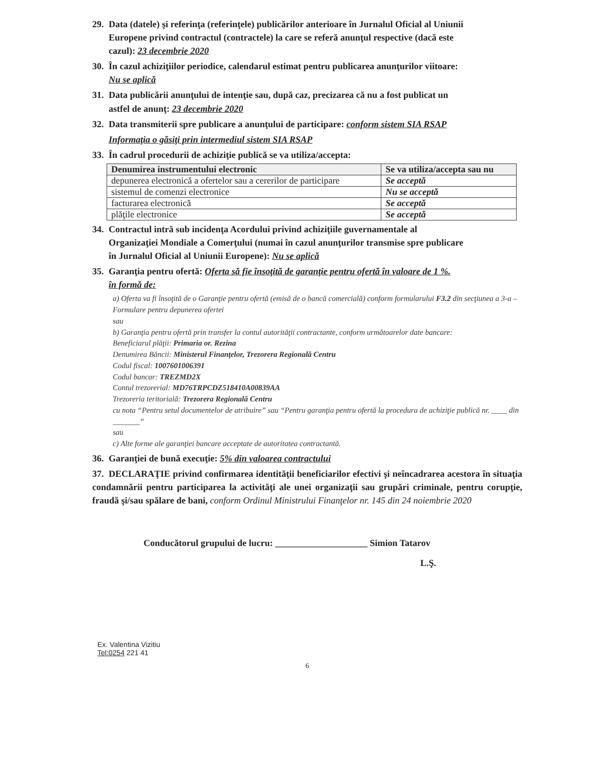29. Data (datele) şi referinţa (referinţele) publicărilor anterioare în Jurnalul Oficial al Uniunii
Europene privind contractul (contractele) la care se referă anunţul respective (dacă este
cazul): 23 decembrie 2020
30. În cazul achiziţiilor periodice, calendarul estimat pentru publicarea anunţurilor viitoare:
Nu se aplică
31. Data publicării anunţului de intenţie sau, după caz, precizarea că nu a fost publicat un
astfel de anunţ: 23 decembrie 2020
32. Data transmiterii spre publicare a anunţului de participare: conform sistem SIA RSAP
Informaţia o găsiţi prin intermediul sistem SIA RSAP
33. În cadrul procedurii de achiziţie publică se va utiliza/accepta:
| Denumirea instrumentului electronic | Se va utiliza/accepta sau nu |
| --- | --- |
| depunerea electronică a ofertelor sau a cererilor de participare | Se acceptă |
| sistemul de comenzi electronice | Nu se acceptă |
| facturarea electronică | Se acceptă |
| plăţile electronice | Se acceptă |
34. Contractul intră sub incidenţa Acordului privind achiziţiile guvernamentale al
Organizaţiei Mondiale a Comerţului (numai în cazul anunţurilor transmise spre publicare
în Jurnalul Oficial al Uniunii Europene): Nu se aplică
35. Garanţia pentru ofertă: Oferta să fie însoţită de garanţie pentru ofertă în valoare de 1 %.
în formă de:
a) Oferta va fi însoţită de o Garanţie pentru ofertă (emisă de o bancă comercială) conform formularului F3.2 din secţiunea a 3-a – Formulare pentru depunerea ofertei
sau
b) Garanţia pentru ofertă prin transfer la contul autorităţii contractante, conform următoarelor date bancare:
Beneficiarul plăţii: Primaria or. Rezina
Denumirea Băncii: Ministerul Finanţelor, Trezorera Regională Centru
Codul fiscal: 1007601006391
Codul bancar: TREZMD2X
Contul trezorerial: MD76TRPCDZ518410A00839AA
Trezoreria teritorială: Trezorera Regională Centru
cu nota “Pentru setul documentelor de atribuire” sau “Pentru garanţia pentru ofertă la procedura de achiziţie publică nr. ____ din _______”
sau
c) Alte forme ale garanţiei bancare acceptate de autoritatea contractantă.
36. Garanţiei de bună execuţie: 5% din valoarea contractului
37. DECLARAŢIE privind confirmarea identităţii beneficiarilor efectivi şi neîncadrarea acestora în situaţia condamnării pentru participarea la activităţi ale unei organizaţii sau grupări criminale, pentru corupţie, fraudă şi/sau spălare de bani, conform Ordinul Ministrului Finanţelor nr. 145 din 24 noiembrie 2020
Conducătorul grupului de lucru: ____________________ Simion Tatarov
L.Ş.
Ex. Valentina Vizitiu
Tel:0254 221 41
6